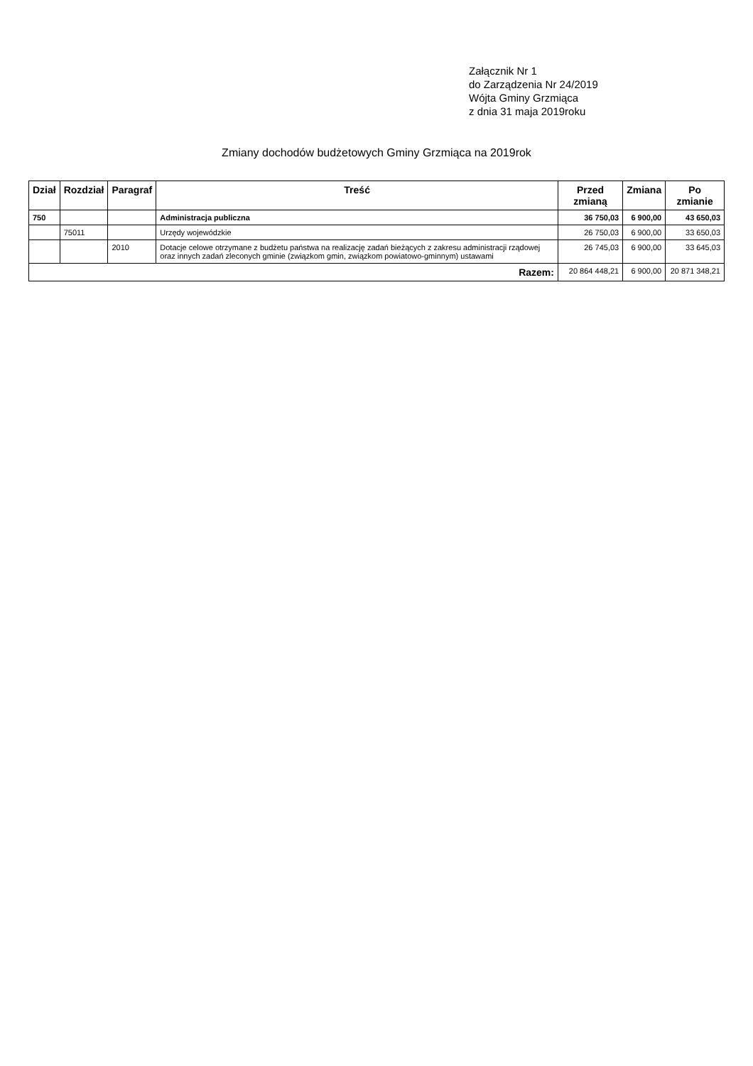Załącznik Nr 1
do Zarządzenia Nr 24/2019
Wójta Gminy Grzmiąca
z dnia 31 maja 2019roku
Zmiany dochodów budżetowych Gminy Grzmiąca na 2019rok
| Dział | Rozdział | Paragraf | Treść | Przed zmianą | Zmiana | Po zmianie |
| --- | --- | --- | --- | --- | --- | --- |
| 750 | | | Administracja publiczna | 36 750,03 | 6 900,00 | 43 650,03 |
| | 75011 | | Urzędy wojewódzkie | 26 750,03 | 6 900,00 | 33 650,03 |
| | | 2010 | Dotacje celowe otrzymane z budżetu państwa na realizację zadań bieżących z zakresu administracji rządowej oraz innych zadań zleconych gminie (związkom gmin, związkom powiatowo-gminnym) ustawami | 26 745,03 | 6 900,00 | 33 645,03 |
| Razem: | | | | 20 864 448,21 | 6 900,00 | 20 871 348,21 |